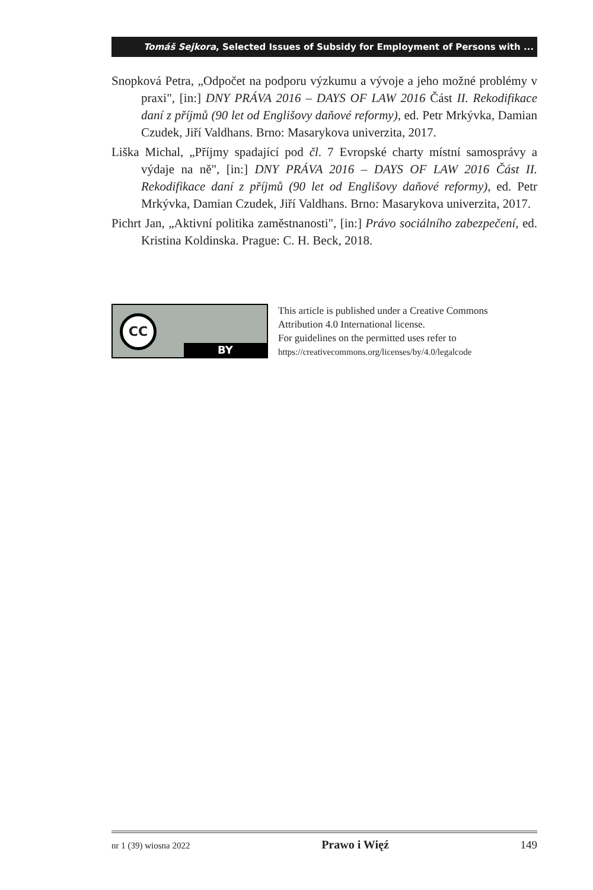Tomáš Sejkora, Selected Issues of Subsidy for Employment of Persons with ...
Snopková Petra, „Odpočet na podporu výzkumu a vývoje a jeho možné problémy v praxi", [in:] DNY PRÁVA 2016 – DAYS OF LAW 2016 Část II. Rekodifikace daní z příjmů (90 let od Englišovy daňové reformy), ed. Petr Mrkývka, Damian Czudek, Jiří Valdhans. Brno: Masarykova univerzita, 2017.
Liška Michal, „Příjmy spadající pod čl. 7 Evropské charty místní samosprávy a výdaje na ně", [in:] DNY PRÁVA 2016 – DAYS OF LAW 2016 Část II. Rekodifikace daní z příjmů (90 let od Englišovy daňové reformy), ed. Petr Mrkývka, Damian Czudek, Jiří Valdhans. Brno: Masarykova univerzita, 2017.
Pichrt Jan, „Aktivní politika zaměstnanosti", [in:] Právo sociálního zabezpečení, ed. Kristina Koldinska. Prague: C. H. Beck, 2018.
CC
BY
This article is published under a Creative Commons
Attribution 4.0 International license.
For guidelines on the permitted uses refer to
https://creativecommons.org/licenses/by/4.0/legalcode
nr 1 (39) wiosna 2022 Prawo i Więź 149